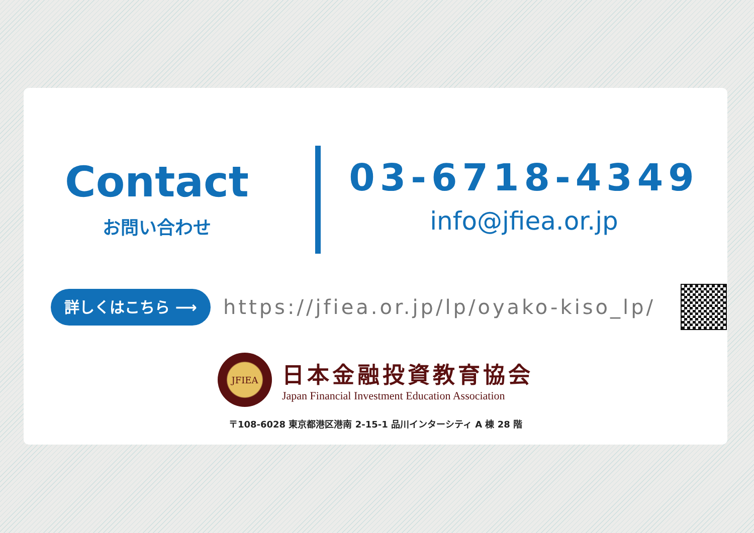Contact
お問い合わせ
03-6718-4349
info@jfiea.or.jp
詳しくはこちら ⟶
https://jfiea.or.jp/lp/oyako-kiso_lp/
JFIEA
日本金融投資教育協会
Japan Financial Investment Education Association
〒108-6028 東京都港区港南 2-15-1 品川インターシティ A 棟 28 階